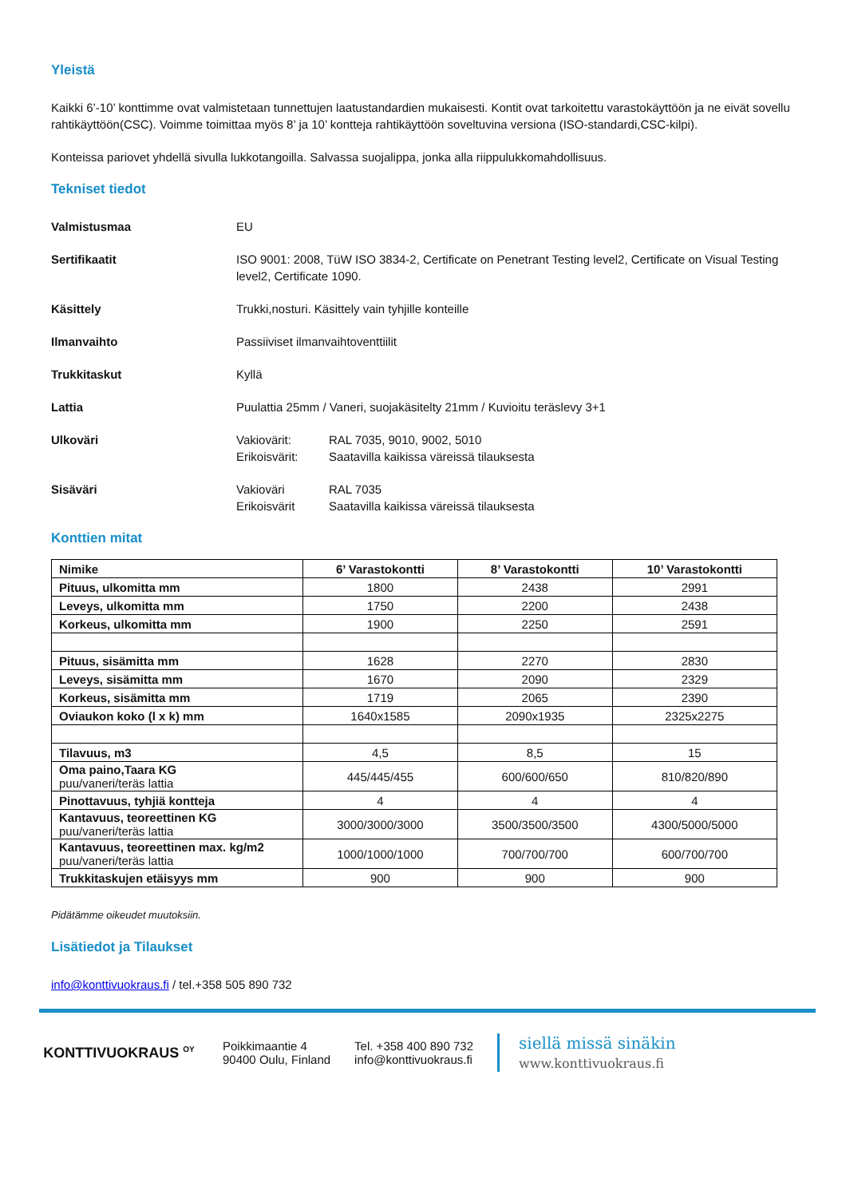Yleistä
Kaikki 6’-10’ konttimme ovat valmistetaan tunnettujen laatustandardien mukaisesti. Kontit ovat tarkoitettu varastokäyttöön ja ne eivät sovellu rahtikäyttöön(CSC). Voimme toimittaa myös 8’ ja 10’ kontteja rahtikäyttöön soveltuvina versiona (ISO-standardi,CSC-kilpi).
Konteissa pariovet yhdellä sivulla lukkotangoilla. Salvassa suojalippa, jonka alla riippulukkomahdollisuus.
Tekniset tiedot
Valmistusmaa EU
Sertifikaatit ISO 9001: 2008, TüW ISO 3834-2, Certificate on Penetrant Testing level2, Certificate on Visual Testing level2, Certificate 1090.
Käsittely Trukki,nosturi. Käsittely vain tyhjille konteille
Ilmanvaihto Passiiviset ilmanvaihtoventtiilit
Trukkitaskut Kyllä
Lattia Puulattia 25mm / Vaneri, suojakäsitelty 21mm / Kuvioitu teräslevy 3+1
Ulkoväri Vakiovärit: RAL 7035, 9010, 9002, 5010
Erikoisvärit: Saatavilla kaikissa väreissä tilauksesta
Sisäväri Vakioväri RAL 7035
Erikoisvärit Saatavilla kaikissa väreissä tilauksesta
Konttien mitat
| Nimike | 6’ Varastokontti | 8’ Varastokontti | 10’ Varastokontti |
| --- | --- | --- | --- |
| Pituus, ulkomitta mm | 1800 | 2438 | 2991 |
| Leveys, ulkomitta mm | 1750 | 2200 | 2438 |
| Korkeus, ulkomitta mm | 1900 | 2250 | 2591 |
| Pituus, sisämitta mm | 1628 | 2270 | 2830 |
| Leveys, sisämitta mm | 1670 | 2090 | 2329 |
| Korkeus, sisämitta mm | 1719 | 2065 | 2390 |
| Oviaukon koko (l x k) mm | 1640x1585 | 2090x1935 | 2325x2275 |
| Tilavuus, m3 | 4,5 | 8,5 | 15 |
| Oma paino,Taara KG puu/vaneri/teräs lattia | 445/445/455 | 600/600/650 | 810/820/890 |
| Pinottavuus, tyhjiä kontteja | 4 | 4 | 4 |
| Kantavuus, teoreettinen KG puu/vaneri/teräs lattia | 3000/3000/3000 | 3500/3500/3500 | 4300/5000/5000 |
| Kantavuus, teoreettinen max. kg/m2 puu/vaneri/teräs lattia | 1000/1000/1000 | 700/700/700 | 600/700/700 |
| Trukkitaskujen etäisyys mm | 900 | 900 | 900 |
Pidätämme oikeudet muutoksiin.
Lisätiedot ja Tilaukset
info@konttivuokraus.fi / tel.+358 505 890 732
KONTTIVUOKRAUS <sup>OY</sup>
Poikkimaantie 4
90400 Oulu, Finland
Tel. +358 400 890 732
info@konttivuokraus.fi
siellä missä sinäkin
www.konttivuokraus.fi